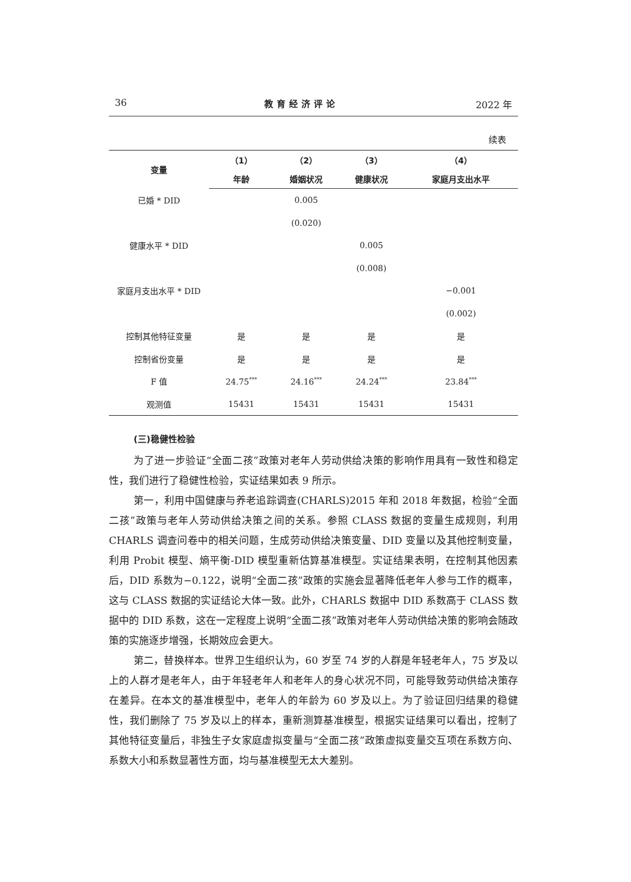36 教育经济评论 2022 年
续表
| 变量 | （1） | （2） | （3） | （4） |
| --- | --- | --- | --- | --- |
| | 年龄 | 婚姻状况 | 健康状况 | 家庭月支出水平 |
| 已婚 * DID | | 0.005 | | |
| | | (0.020) | | |
| 健康水平 * DID | | | 0.005 | |
| | | | (0.008) | |
| 家庭月支出水平 * DID | | | | −0.001 |
| | | | | (0.002) |
| 控制其他特征变量 | 是 | 是 | 是 | 是 |
| 控制省份变量 | 是 | 是 | 是 | 是 |
| F 值 | 24.75<sup>***</sup> | 24.16<sup>***</sup> | 24.24<sup>***</sup> | 23.84<sup>***</sup> |
| 观测值 | 15431 | 15431 | 15431 | 15431 |
(三)稳健性检验
为了进一步验证“全面二孩”政策对老年人劳动供给决策的影响作用具有一致性和稳定性，我们进行了稳健性检验，实证结果如表 9 所示。
第一，利用中国健康与养老追踪调查(CHARLS)2015 年和 2018 年数据，检验“全面二孩”政策与老年人劳动供给决策之间的关系。参照 CLASS 数据的变量生成规则，利用 CHARLS 调查问卷中的相关问题，生成劳动供给决策变量、DID 变量以及其他控制变量，利用 Probit 模型、熵平衡-DID 模型重新估算基准模型。实证结果表明，在控制其他因素后，DID 系数为−0.122，说明“全面二孩”政策的实施会显著降低老年人参与工作的概率，这与 CLASS 数据的实证结论大体一致。此外，CHARLS 数据中 DID 系数高于 CLASS 数据中的 DID 系数，这在一定程度上说明“全面二孩”政策对老年人劳动供给决策的影响会随政策的实施逐步增强，长期效应会更大。
第二，替换样本。世界卫生组织认为，60 岁至 74 岁的人群是年轻老年人，75 岁及以上的人群才是老年人，由于年轻老年人和老年人的身心状况不同，可能导致劳动供给决策存在差异。在本文的基准模型中，老年人的年龄为 60 岁及以上。为了验证回归结果的稳健性，我们删除了 75 岁及以上的样本，重新测算基准模型，根据实证结果可以看出，控制了其他特征变量后，非独生子女家庭虚拟变量与“全面二孩”政策虚拟变量交互项在系数方向、系数大小和系数显著性方面，均与基准模型无太大差别。